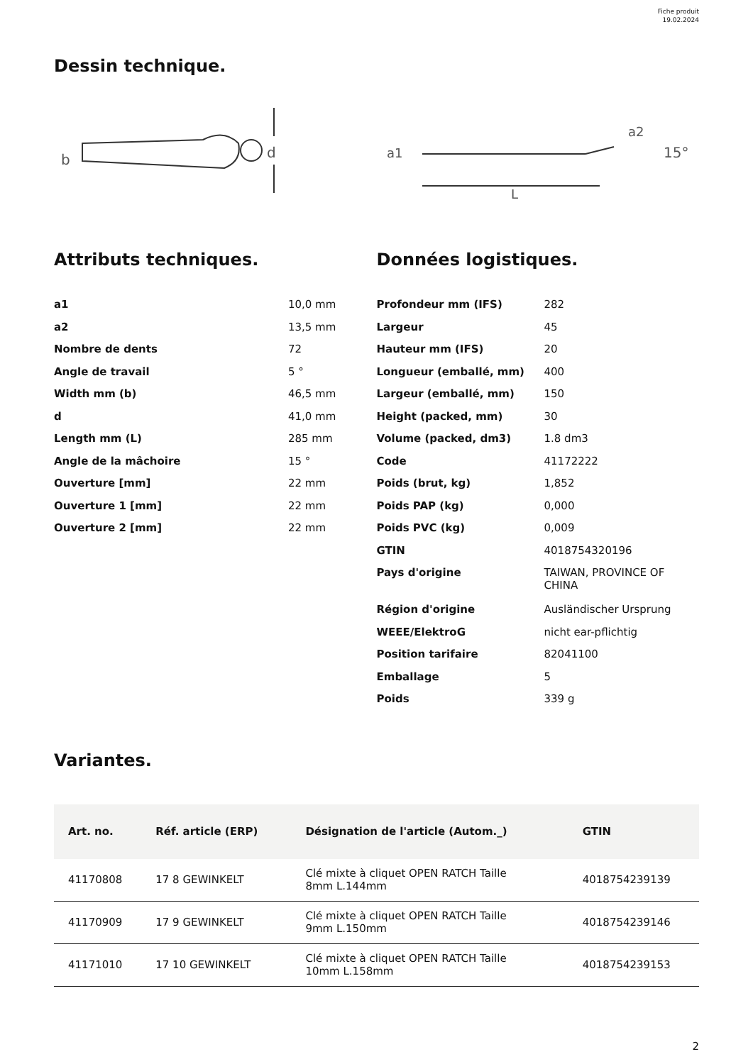Fiche produit
19.02.2024
Dessin technique.
b
d
a1
a2
15°
L
Attributs techniques.
| a1 | 10,0 mm |
| a2 | 13,5 mm |
| Nombre de dents | 72 |
| Angle de travail | 5 ° |
| Width mm (b) | 46,5 mm |
| d | 41,0 mm |
| Length mm (L) | 285 mm |
| Angle de la mâchoire | 15 ° |
| Ouverture [mm] | 22 mm |
| Ouverture 1 [mm] | 22 mm |
| Ouverture 2 [mm] | 22 mm |
Données logistiques.
| Profondeur mm (IFS) | 282 |
| Largeur | 45 |
| Hauteur mm (IFS) | 20 |
| Longueur (emballé, mm) | 400 |
| Largeur (emballé, mm) | 150 |
| Height (packed, mm) | 30 |
| Volume (packed, dm3) | 1.8 dm3 |
| Code | 41172222 |
| Poids (brut, kg) | 1,852 |
| Poids PAP (kg) | 0,000 |
| Poids PVC (kg) | 0,009 |
| GTIN | 4018754320196 |
| Pays d'origine | TAIWAN, PROVINCE OF CHINA |
| Région d'origine | Ausländischer Ursprung |
| WEEE/ElektroG | nicht ear-pflichtig |
| Position tarifaire | 82041100 |
| Emballage | 5 |
| Poids | 339 g |
Variantes.
| Art. no. | Réf. article (ERP) | Désignation de l'article (Autom._) | GTIN |
| --- | --- | --- | --- |
| 41170808 | 17 8 GEWINKELT | Clé mixte à cliquet OPEN RATCH Taille 8mm L.144mm | 4018754239139 |
| 41170909 | 17 9 GEWINKELT | Clé mixte à cliquet OPEN RATCH Taille 9mm L.150mm | 4018754239146 |
| 41171010 | 17 10 GEWINKELT | Clé mixte à cliquet OPEN RATCH Taille 10mm L.158mm | 4018754239153 |
2